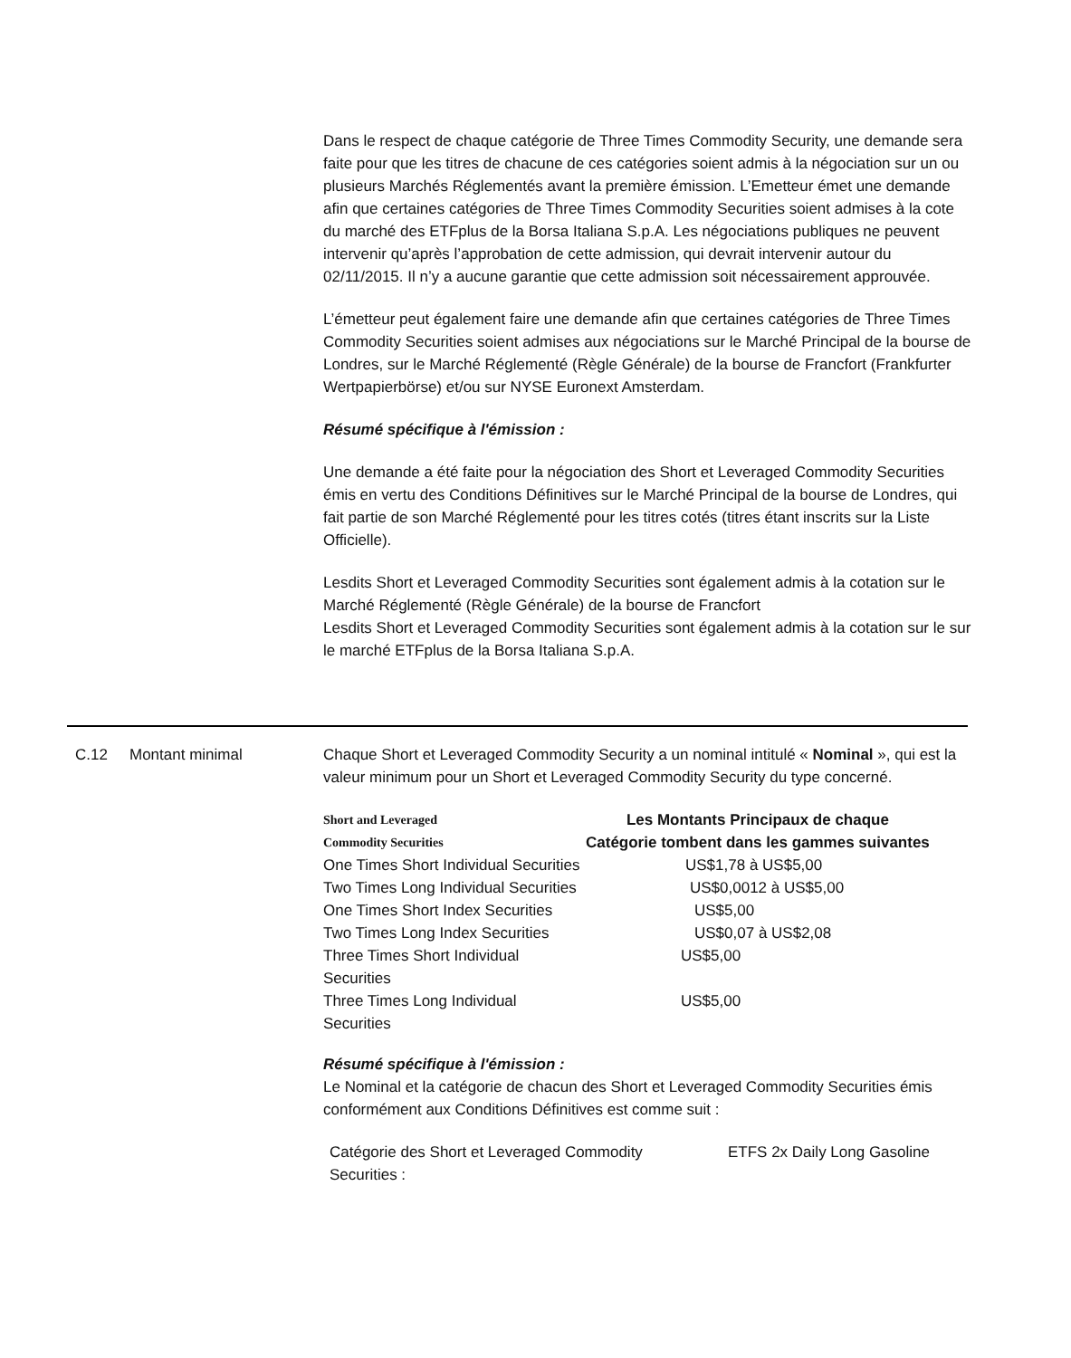Dans le respect de chaque catégorie de Three Times Commodity Security, une demande sera faite pour que les titres de chacune de ces catégories soient admis à la négociation sur un ou plusieurs Marchés Réglementés avant la première émission. L’Emetteur émet une demande afin que certaines catégories de Three Times Commodity Securities soient admises à la cote du marché des ETFplus de la Borsa Italiana S.p.A. Les négociations publiques ne peuvent intervenir qu’après l’approbation de cette admission, qui devrait intervenir autour du 02/11/2015. Il n’y a aucune garantie que cette admission soit nécessairement approuvée.
L’émetteur peut également faire une demande afin que certaines catégories de Three Times Commodity Securities soient admises aux négociations sur le Marché Principal de la bourse de Londres, sur le Marché Réglementé (Règle Générale) de la bourse de Francfort (Frankfurter Wertpapierbörse) et/ou sur NYSE Euronext Amsterdam.
Résumé spécifique à l'émission :
Une demande a été faite pour la négociation des Short et Leveraged Commodity Securities émis en vertu des Conditions Définitives sur le Marché Principal de la bourse de Londres, qui fait partie de son Marché Réglementé pour les titres cotés (titres étant inscrits sur la Liste Officielle).
Lesdits Short et Leveraged Commodity Securities sont également admis à la cotation sur le Marché Réglementé (Règle Générale) de la bourse de Francfort
Lesdits Short et Leveraged Commodity Securities sont également admis à la cotation sur le sur le marché ETFplus de la Borsa Italiana S.p.A.
C.12 Montant minimal Chaque Short et Leveraged Commodity Security a un nominal intitulé « Nominal », qui est la valeur minimum pour un Short et Leveraged Commodity Security du type concerné.
| Short and Leveraged Commodity Securities | Les Montants Principaux de chaque Catégorie tombent dans les gammes suivantes |
| --- | --- |
| One Times Short Individual Securities | US$1,78 à US$5,00 |
| Two Times Long Individual Securities | US$0,0012 à US$5,00 |
| One Times Short Index Securities | US$5,00 |
| Two Times Long Index Securities | US$0,07 à US$2,08 |
| Three Times Short Individual Securities | US$5,00 |
| Three Times Long Individual Securities | US$5,00 |
Résumé spécifique à l'émission :
Le Nominal et la catégorie de chacun des Short et Leveraged Commodity Securities émis conformément aux Conditions Définitives est comme suit :
| Catégorie des Short et Leveraged Commodity Securities : | ETFS 2x Daily Long Gasoline |